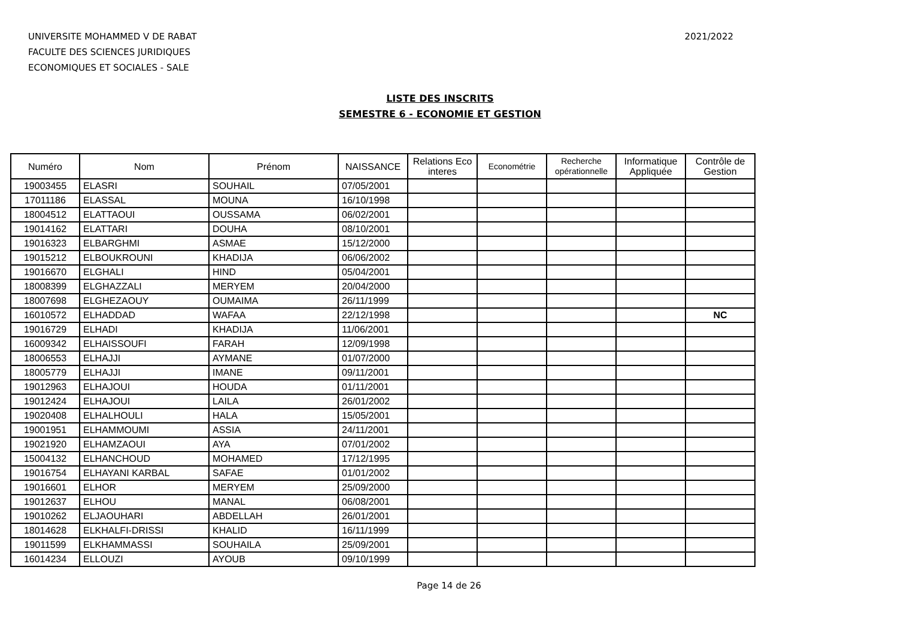UNIVERSITE MOHAMMED V DE RABAT
FACULTE DES SCIENCES JURIDIQUES
ECONOMIQUES ET SOCIALES - SALE
2021/2022
LISTE DES INSCRITS
SEMESTRE 6 - ECONOMIE ET GESTION
| Numéro | Nom | Prénom | NAISSANCE | Relations Eco interes | Econométrie | Recherche opérationnelle | Informatique Appliquée | Contrôle de Gestion |
| --- | --- | --- | --- | --- | --- | --- | --- | --- |
| 19003455 | ELASRI | SOUHAIL | 07/05/2001 | | | | | |
| 17011186 | ELASSAL | MOUNA | 16/10/1998 | | | | | |
| 18004512 | ELATTAOUI | OUSSAMA | 06/02/2001 | | | | | |
| 19014162 | ELATTARI | DOUHA | 08/10/2001 | | | | | |
| 19016323 | ELBARGHMI | ASMAE | 15/12/2000 | | | | | |
| 19015212 | ELBOUKROUNI | KHADIJA | 06/06/2002 | | | | | |
| 19016670 | ELGHALI | HIND | 05/04/2001 | | | | | |
| 18008399 | ELGHAZZALI | MERYEM | 20/04/2000 | | | | | |
| 18007698 | ELGHEZAOUY | OUMAIMA | 26/11/1999 | | | | | |
| 16010572 | ELHADDAD | WAFAA | 22/12/1998 | | | | | NC |
| 19016729 | ELHADI | KHADIJA | 11/06/2001 | | | | | |
| 16009342 | ELHAISSOUFI | FARAH | 12/09/1998 | | | | | |
| 18006553 | ELHAJJI | AYMANE | 01/07/2000 | | | | | |
| 18005779 | ELHAJJI | IMANE | 09/11/2001 | | | | | |
| 19012963 | ELHAJOUI | HOUDA | 01/11/2001 | | | | | |
| 19012424 | ELHAJOUI | LAILA | 26/01/2002 | | | | | |
| 19020408 | ELHALHOULI | HALA | 15/05/2001 | | | | | |
| 19001951 | ELHAMMOUMI | ASSIA | 24/11/2001 | | | | | |
| 19021920 | ELHAMZAOUI | AYA | 07/01/2002 | | | | | |
| 15004132 | ELHANCHOUD | MOHAMED | 17/12/1995 | | | | | |
| 19016754 | ELHAYANI KARBAL | SAFAE | 01/01/2002 | | | | | |
| 19016601 | ELHOR | MERYEM | 25/09/2000 | | | | | |
| 19012637 | ELHOU | MANAL | 06/08/2001 | | | | | |
| 19010262 | ELJAOUHARI | ABDELLAH | 26/01/2001 | | | | | |
| 18014628 | ELKHALFI-DRISSI | KHALID | 16/11/1999 | | | | | |
| 19011599 | ELKHAMMASSI | SOUHAILA | 25/09/2001 | | | | | |
| 16014234 | ELLOUZI | AYOUB | 09/10/1999 | | | | | |
Page 14 de 26